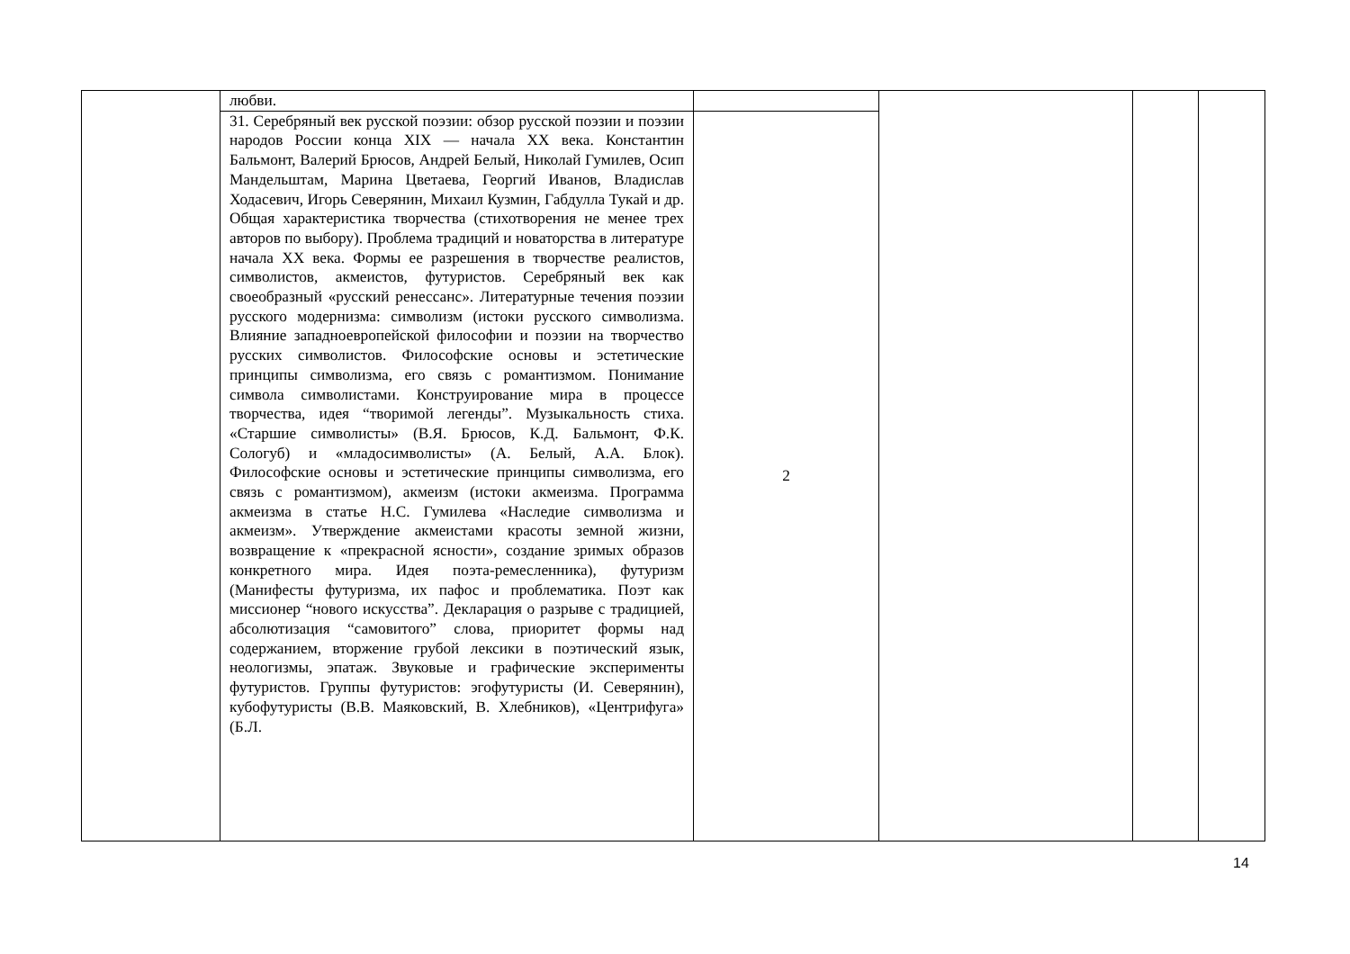| | любви. | | | | |
| | 31. Серебряный век русской поэзии: обзор русской поэзии и поэзии народов России конца XIX — начала XX века. Константин Бальмонт, Валерий Брюсов, Андрей Белый, Николай Гумилев, Осип Мандельштам, Марина Цветаева, Георгий Иванов, Владислав Ходасевич, Игорь Северянин, Михаил Кузмин, Габдулла Тукай и др. Общая характеристика творчества (стихотворения не менее трех авторов по выбору). Проблема традиций и новаторства в литературе начала XX века. Формы ее разрешения в творчестве реалистов, символистов, акмеистов, футуристов. Серебряный век как своеобразный «русский ренессанс». Литературные течения поэзии русского модернизма: символизм (истоки русского символизма. Влияние западноевропейской философии и поэзии на творчество русских символистов. Философские основы и эстетические принципы символизма, его связь с романтизмом. Понимание символа символистами. Конструирование мира в процессе творчества, идея “творимой легенды”. Музыкальность стиха. «Старшие символисты» (В.Я. Брюсов, К.Д. Бальмонт, Ф.К. Сологуб) и «младосимволисты» (А. Белый, А.А. Блок). Философские основы и эстетические принципы символизма, его связь с романтизмом), акмеизм (истоки акмеизма. Программа акмеизма в статье Н.С. Гумилева «Наследие символизма и акмеизм». Утверждение акмеистами красоты земной жизни, возвращение к «прекрасной ясности», создание зримых образов конкретного мира. Идея поэта-ремесленника), футуризм (Манифесты футуризма, их пафос и проблематика. Поэт как миссионер “нового искусства”. Декларация о разрыве с традицией, абсолютизация “самовитого” слова, приоритет формы над содержанием, вторжение грубой лексики в поэтический язык, неологизмы, эпатаж. Звуковые и графические эксперименты футуристов. Группы футуристов: эгофутуристы (И. Северянин), кубофутуристы (В.В. Маяковский, В. Хлебников), «Центрифуга» (Б.Л. | 2 | | | |
14